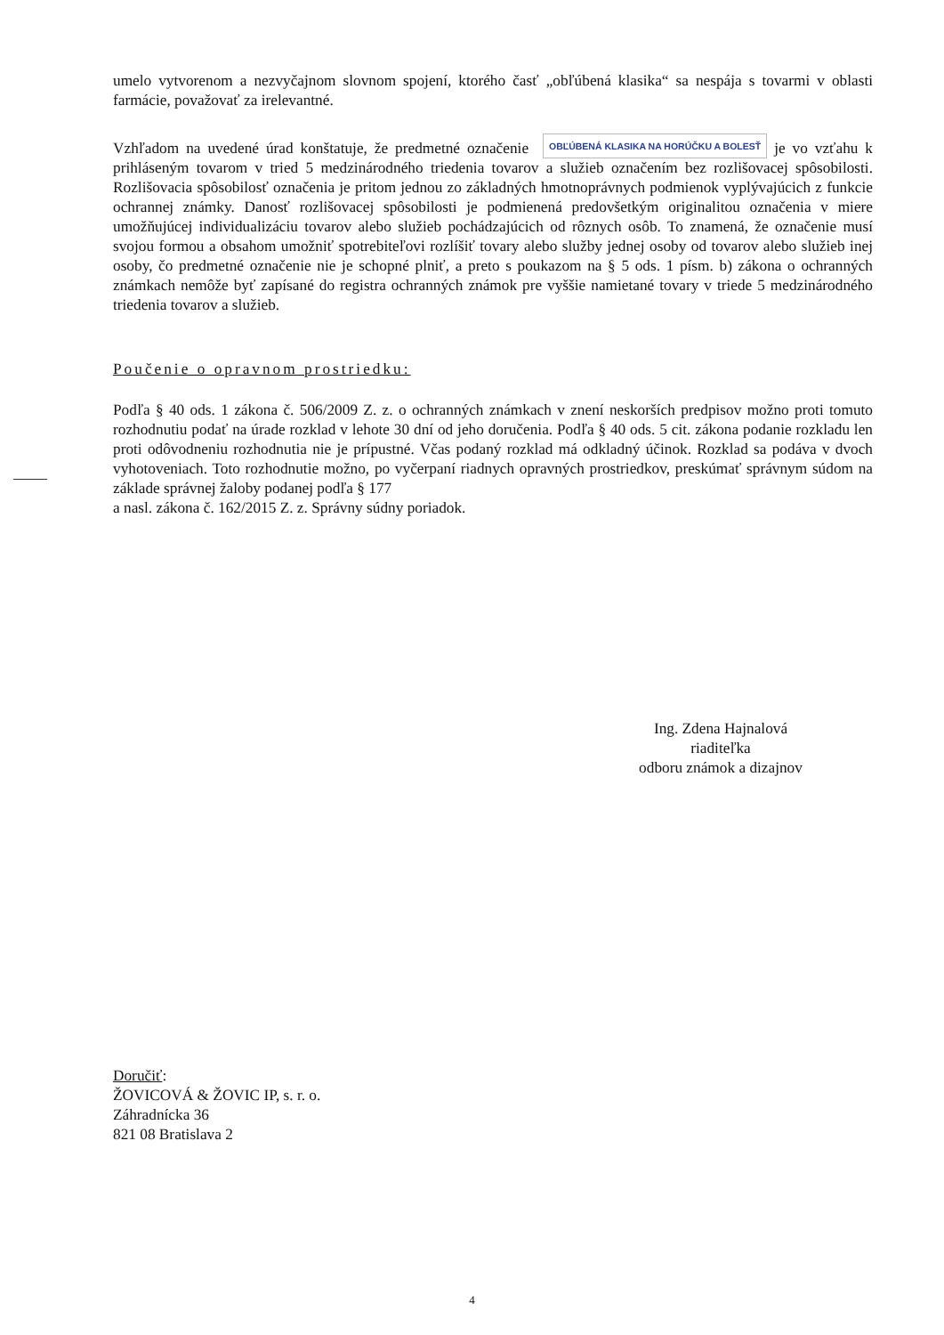umelo vytvorenom a nezvyčajnom slovnom spojení, ktorého časť „obľúbená klasika“ sa nespája s tovarmi v oblasti farmácie, považovať za irelevantné.
Vzhľadom na uvedené úrad konštatuje, že predmetné označenie OBĽÚBENÁ KLASIKA NA HORÚČKU A BOLESŤ je vo vzťahu k prihláseným tovarom v tried 5 medzinárodného triedenia tovarov a služieb označením bez rozlišovacej spôsobilosti. Rozlišovacia spôsobilosť označenia je pritom jednou zo základných hmotnoprávnych podmienok vyplývajúcich z funkcie ochrannej známky. Danosť rozlišovacej spôsobilosti je podmienená predovšetkým originalitou označenia v miere umožňujúcej individualizáciu tovarov alebo služieb pochádzajúcich od rôznych osôb. To znamená, že označenie musí svojou formou a obsahom umožniť spotrebiteľovi rozlíšiť tovary alebo služby jednej osoby od tovarov alebo služieb inej osoby, čo predmetné označenie nie je schopné plniť, a preto s poukazom na § 5 ods. 1 písm. b) zákona o ochranných známkach nemôže byť zapísané do registra ochranných známok pre vyššie namietané tovary v triede 5 medzinárodného triedenia tovarov a služieb.
Poučenie o opravnom prostriedku:
Podľa § 40 ods. 1 zákona č. 506/2009 Z. z. o ochranných známkach v znení neskorších predpisov možno proti tomuto rozhodnutiu podať na úrade rozklad v lehote 30 dní od jeho doručenia. Podľa § 40 ods. 5 cit. zákona podanie rozkladu len proti odôvodneniu rozhodnutia nie je prípustné. Včas podaný rozklad má odkladný účinok. Rozklad sa podáva v dvoch vyhotoveniach. Toto rozhodnutie možno, po vyčerpaní riadnych opravných prostriedkov, preskúmať správnym súdom na základe správnej žaloby podanej podľa § 177
a nasl. zákona č. 162/2015 Z. z. Správny súdny poriadok.
Ing. Zdena Hajnalová
riaditeľka
odboru známok a dizajnov
Doručiť:
ŽOVICOVÁ & ŽOVIC IP, s. r. o.
Záhradnícka 36
821 08 Bratislava 2
4